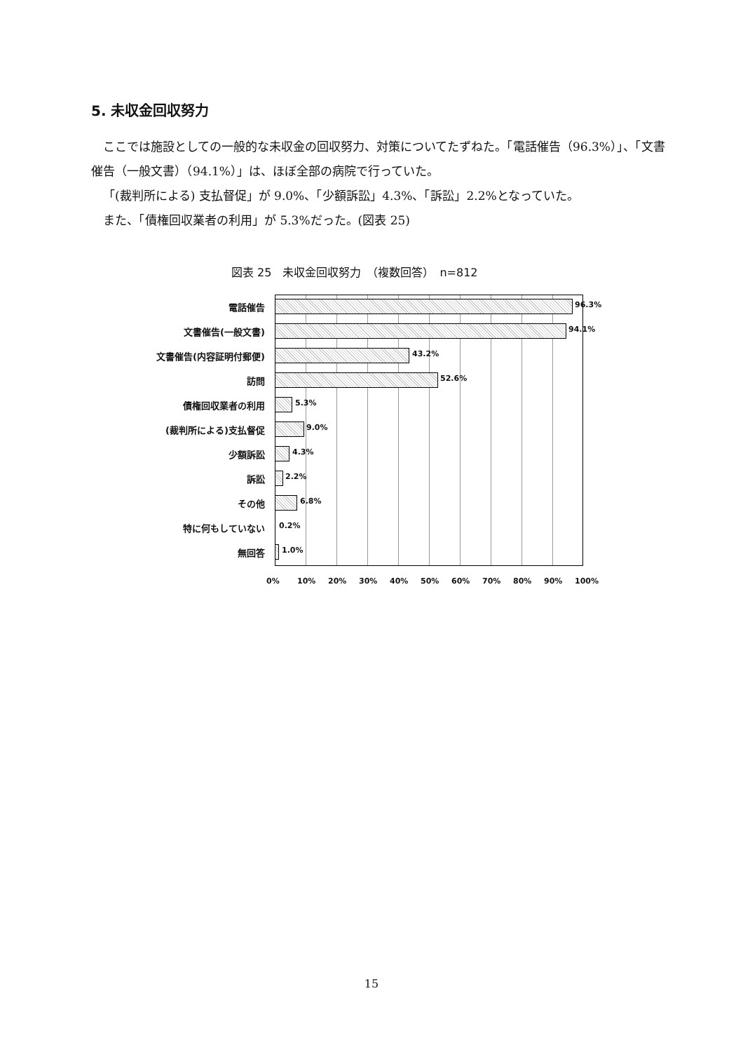5. 未収金回収努力
ここでは施設としての一般的な未収金の回収努力、対策についてたずねた。「電話催告（96.3%）」、「文書催告（一般文書）（94.1%）」は、ほぼ全部の病院で行っていた。
「(裁判所による) 支払督促」が 9.0%、「少額訴訟」4.3%、「訴訟」2.2%となっていた。
また、「債権回収業者の利用」が 5.3%だった。(図表 25)
図表 25　未収金回収努力　（複数回答）　n=812
電話催告
96.3%
文書催告(一般文書)
94.1%
文書催告(内容証明付郵便)
43.2%
訪問
52.6%
債権回収業者の利用
5.3%
(裁判所による)支払督促
9.0%
少額訴訟
4.3%
訴訟
2.2%
その他
6.8%
特に何もしていない
0.2%
無回答
1.0%
0% 10% 20% 30% 40% 50% 60% 70% 80% 90% 100%
15